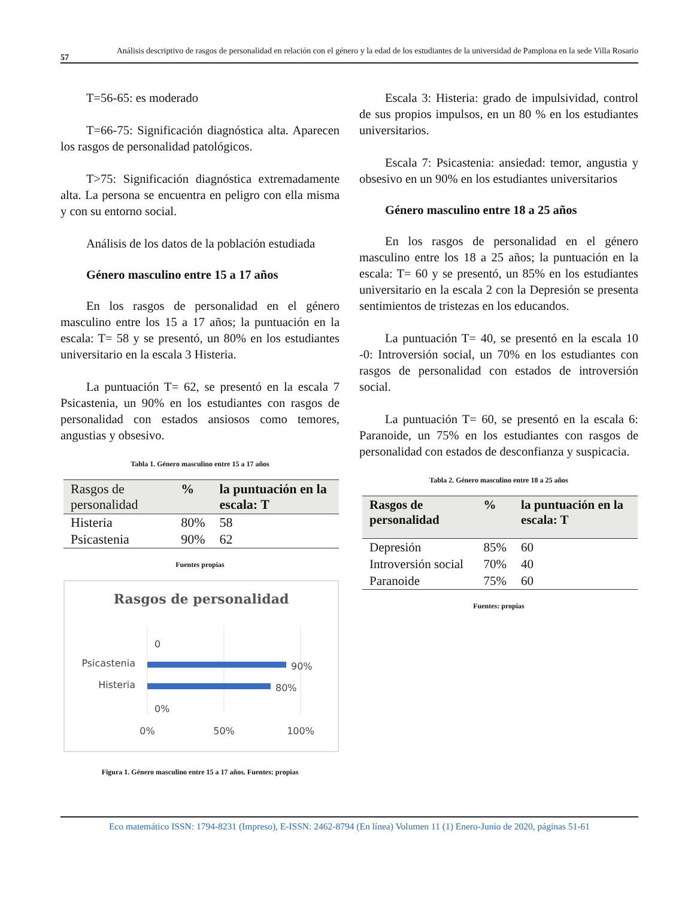57
Análisis descriptivo de rasgos de personalidad en relación con el género y la edad de los estudiantes de la universidad de Pamplona en la sede Villa Rosario
T=56-65: es moderado
T=66-75: Significación diagnóstica alta. Aparecen los rasgos de personalidad patológicos.
T>75: Significación diagnóstica extremadamente alta. La persona se encuentra en peligro con ella misma y con su entorno social.
Análisis de los datos de la población estudiada
Género masculino entre 15 a 17 años
En los rasgos de personalidad en el género masculino entre los 15 a 17 años; la puntuación en la escala: T= 58 y se presentó, un 80% en los estudiantes universitario en la escala 3 Histeria.
La puntuación T= 62, se presentó en la escala 7 Psicastenia, un 90% en los estudiantes con rasgos de personalidad con estados ansiosos como temores, angustias y obsesivo.
Tabla 1. Género masculino entre 15 a 17 años
| Rasgos de personalidad | % | la puntuación en la escala: T |
| --- | --- | --- |
| Histeria | 80% | 58 |
| Psicastenia | 90% | 62 |
Fuentes propias
Rasgos de personalidad
0
Psicastenia
90%
Histeria
80%
0%
0%
50%
100%
Figura 1. Género masculino entre 15 a 17 años. Fuentes: propias
Escala 3: Histeria: grado de impulsividad, control de sus propios impulsos, en un 80 % en los estudiantes universitarios.
Escala 7: Psicastenia: ansiedad: temor, angustia y obsesivo en un 90% en los estudiantes universitarios
Género masculino entre 18 a 25 años
En los rasgos de personalidad en el género masculino entre los 18 a 25 años; la puntuación en la escala: T= 60 y se presentó, un 85% en los estudiantes universitario en la escala 2 con la Depresión se presenta sentimientos de tristezas en los educandos.
La puntuación T= 40, se presentó en la escala 10 -0: Introversión social, un 70% en los estudiantes con rasgos de personalidad con estados de introversión social.
La puntuación T= 60, se presentó en la escala 6: Paranoide, un 75% en los estudiantes con rasgos de personalidad con estados de desconfianza y suspicacia.
Tabla 2. Género masculino entre 18 a 25 años
| Rasgos de personalidad | % | la puntuación en la escala: T |
| --- | --- | --- |
| Depresión | 85% | 60 |
| Introversión social | 70% | 40 |
| Paranoide | 75% | 60 |
Fuentes: propias
Eco matemático ISSN: 1794-8231 (Impreso), E-ISSN: 2462-8794 (En línea) Volumen 11 (1) Enero-Junio de 2020, páginas 51-61